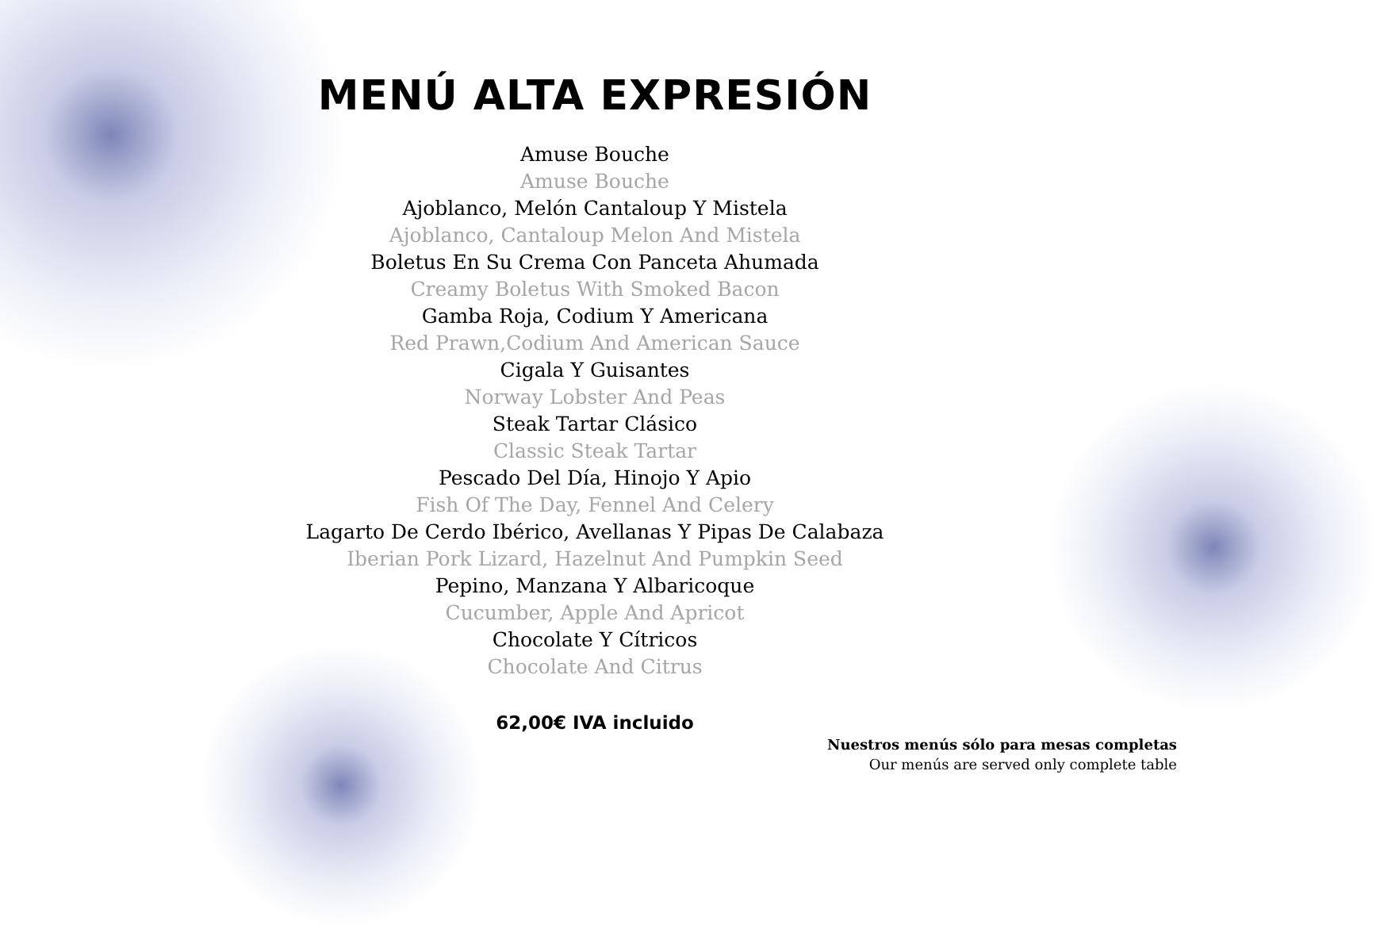MENÚ ALTA EXPRESIÓN
Amuse Bouche
Amuse Bouche
Ajoblanco, Melón Cantaloup Y Mistela
Ajoblanco, Cantaloup Melon And Mistela
Boletus En Su Crema Con Panceta Ahumada
Creamy Boletus With Smoked Bacon
Gamba Roja, Codium Y Americana
Red Prawn,Codium And American Sauce
Cigala Y Guisantes
Norway Lobster And Peas
Steak Tartar Clásico
Classic Steak Tartar
Pescado Del Día, Hinojo Y Apio
Fish Of The Day, Fennel And Celery
Lagarto De Cerdo Ibérico, Avellanas Y Pipas De Calabaza
Iberian Pork Lizard, Hazelnut And Pumpkin Seed
Pepino, Manzana Y Albaricoque
Cucumber, Apple And Apricot
Chocolate Y Cítricos
Chocolate And Citrus
62,00€ IVA incluido
Nuestros menús sólo para mesas completas
Our menús are served only complete table